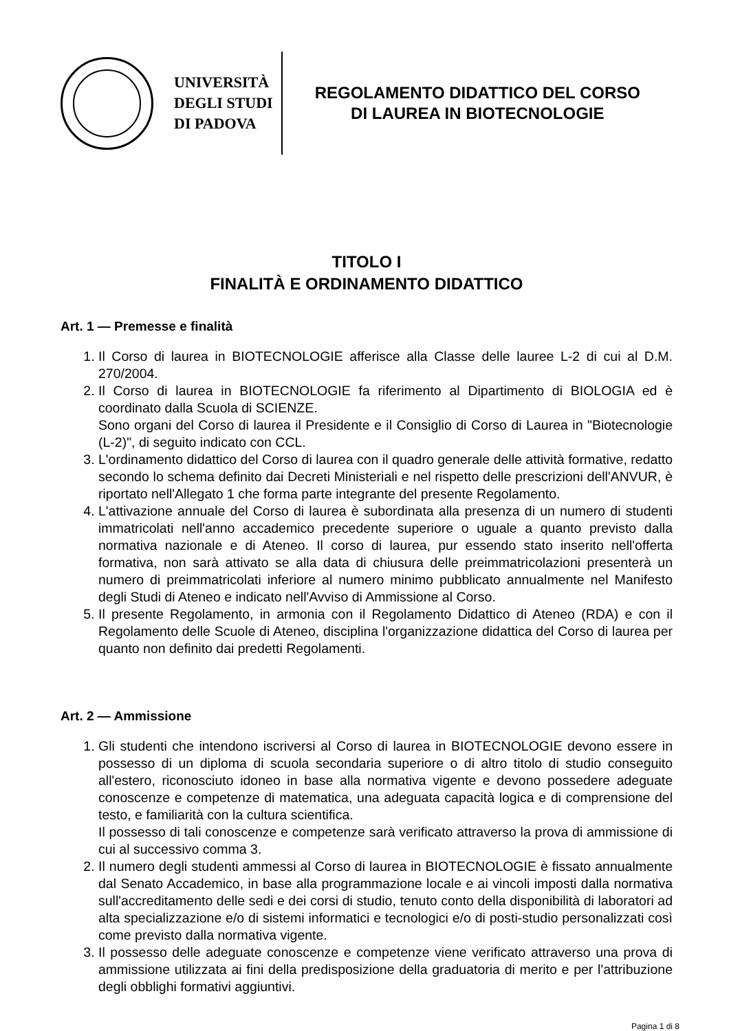UNIVERSITÀ
DEGLI STUDI
DI PADOVA
REGOLAMENTO DIDATTICO DEL CORSO
DI LAUREA IN BIOTECNOLOGIE
TITOLO I
FINALITÀ E ORDINAMENTO DIDATTICO
Art. 1 — Premesse e finalità
1. Il Corso di laurea in BIOTECNOLOGIE afferisce alla Classe delle lauree L-2 di cui al D.M. 270/2004.
2. Il Corso di laurea in BIOTECNOLOGIE fa riferimento al Dipartimento di BIOLOGIA ed è coordinato dalla Scuola di SCIENZE.
Sono organi del Corso di laurea il Presidente e il Consiglio di Corso di Laurea in "Biotecnologie (L-2)", di seguito indicato con CCL.
3. L'ordinamento didattico del Corso di laurea con il quadro generale delle attività formative, redatto secondo lo schema definito dai Decreti Ministeriali e nel rispetto delle prescrizioni dell'ANVUR, è riportato nell'Allegato 1 che forma parte integrante del presente Regolamento.
4. L'attivazione annuale del Corso di laurea è subordinata alla presenza di un numero di studenti immatricolati nell'anno accademico precedente superiore o uguale a quanto previsto dalla normativa nazionale e di Ateneo. Il corso di laurea, pur essendo stato inserito nell'offerta formativa, non sarà attivato se alla data di chiusura delle preimmatricolazioni presenterà un numero di preimmatricolati inferiore al numero minimo pubblicato annualmente nel Manifesto degli Studi di Ateneo e indicato nell'Avviso di Ammissione al Corso.
5. Il presente Regolamento, in armonia con il Regolamento Didattico di Ateneo (RDA) e con il Regolamento delle Scuole di Ateneo, disciplina l'organizzazione didattica del Corso di laurea per quanto non definito dai predetti Regolamenti.
Art. 2 — Ammissione
1. Gli studenti che intendono iscriversi al Corso di laurea in BIOTECNOLOGIE devono essere in possesso di un diploma di scuola secondaria superiore o di altro titolo di studio conseguito all'estero, riconosciuto idoneo in base alla normativa vigente e devono possedere adeguate conoscenze e competenze di matematica, una adeguata capacità logica e di comprensione del testo, e familiarità con la cultura scientifica.
Il possesso di tali conoscenze e competenze sarà verificato attraverso la prova di ammissione di cui al successivo comma 3.
2. Il numero degli studenti ammessi al Corso di laurea in BIOTECNOLOGIE è fissato annualmente dal Senato Accademico, in base alla programmazione locale e ai vincoli imposti dalla normativa sull'accreditamento delle sedi e dei corsi di studio, tenuto conto della disponibilità di laboratori ad alta specializzazione e/o di sistemi informatici e tecnologici e/o di posti-studio personalizzati così come previsto dalla normativa vigente.
3. Il possesso delle adeguate conoscenze e competenze viene verificato attraverso una prova di ammissione utilizzata ai fini della predisposizione della graduatoria di merito e per l'attribuzione degli obblighi formativi aggiuntivi.
Pagina 1 di 8